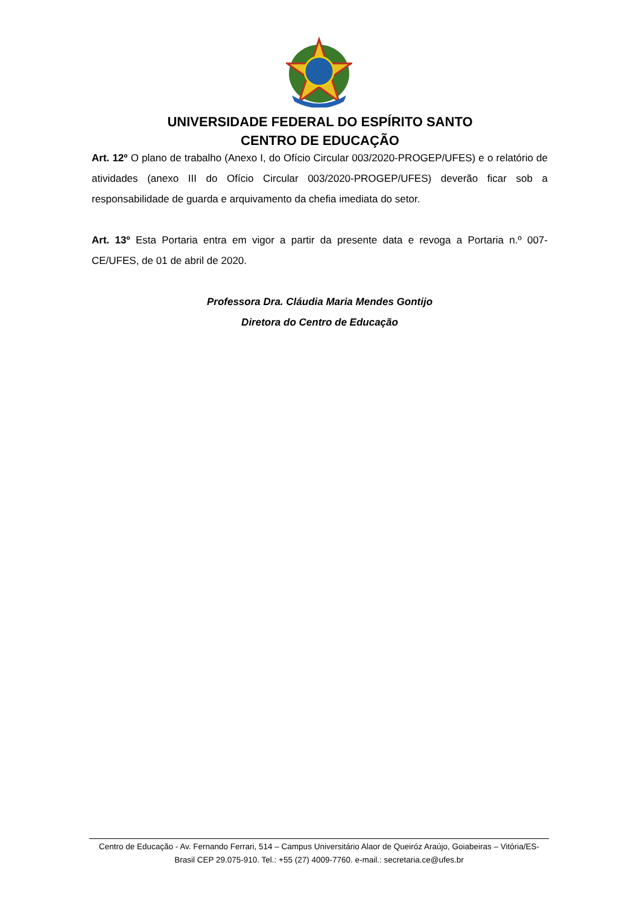UNIVERSIDADE FEDERAL DO ESPÍRITO SANTO
CENTRO DE EDUCAÇÃO
Art. 12º O plano de trabalho (Anexo I, do Ofício Circular 003/2020-PROGEP/UFES) e o relatório de atividades (anexo III do Ofício Circular 003/2020-PROGEP/UFES) deverão ficar sob a responsabilidade de guarda e arquivamento da chefia imediata do setor.
Art. 13º Esta Portaria entra em vigor a partir da presente data e revoga a Portaria n.º 007-CE/UFES, de 01 de abril de 2020.
Professora Dra. Cláudia Maria Mendes Gontijo
Diretora do Centro de Educação
Centro de Educação - Av. Fernando Ferrari, 514 – Campus Universitário Alaor de Queiróz Araújo, Goiabeiras – Vitória/ES-Brasil CEP 29.075-910. Tel.: +55 (27) 4009-7760. e-mail.: secretaria.ce@ufes.br